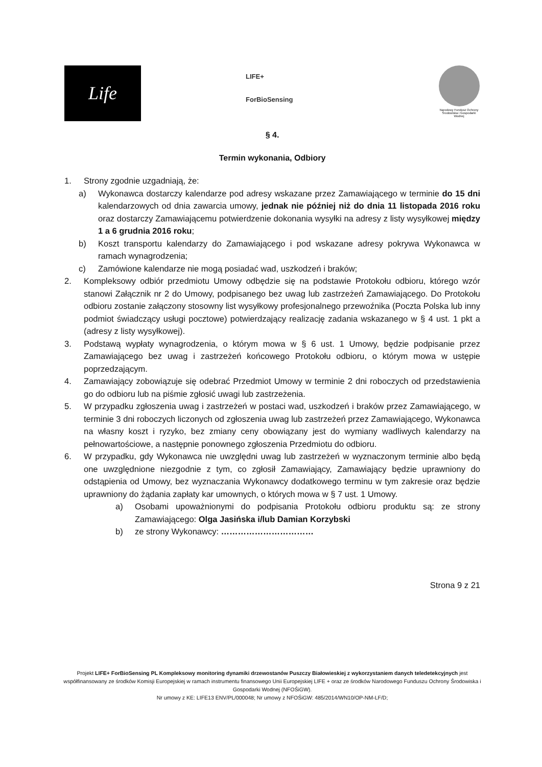Life
LIFE+
ForBioSensing
Narodowy Fundusz Ochrony Środowiska i Gospodarki Wodnej
§ 4.
Termin wykonania, Odbiory
1. Strony zgodnie uzgadniają, że:
a) Wykonawca dostarczy kalendarze pod adresy wskazane przez Zamawiającego w terminie do 15 dni kalendarzowych od dnia zawarcia umowy, jednak nie później niż do dnia 11 listopada 2016 roku oraz dostarczy Zamawiającemu potwierdzenie dokonania wysyłki na adresy z listy wysyłkowej między 1 a 6 grudnia 2016 roku;
b) Koszt transportu kalendarzy do Zamawiającego i pod wskazane adresy pokrywa Wykonawca w ramach wynagrodzenia;
c) Zamówione kalendarze nie mogą posiadać wad, uszkodzeń i braków;
2. Kompleksowy odbiór przedmiotu Umowy odbędzie się na podstawie Protokołu odbioru, którego wzór stanowi Załącznik nr 2 do Umowy, podpisanego bez uwag lub zastrzeżeń Zamawiającego. Do Protokołu odbioru zostanie załączony stosowny list wysyłkowy profesjonalnego przewoźnika (Poczta Polska lub inny podmiot świadczący usługi pocztowe) potwierdzający realizację zadania wskazanego w § 4 ust. 1 pkt a (adresy z listy wysyłkowej).
3. Podstawą wypłaty wynagrodzenia, o którym mowa w § 6 ust. 1 Umowy, będzie podpisanie przez Zamawiającego bez uwag i zastrzeżeń końcowego Protokołu odbioru, o którym mowa w ustępie poprzedzającym.
4. Zamawiający zobowiązuje się odebrać Przedmiot Umowy w terminie 2 dni roboczych od przedstawienia go do odbioru lub na piśmie zgłosić uwagi lub zastrzeżenia.
5. W przypadku zgłoszenia uwag i zastrzeżeń w postaci wad, uszkodzeń i braków przez Zamawiającego, w terminie 3 dni roboczych liczonych od zgłoszenia uwag lub zastrzeżeń przez Zamawiającego, Wykonawca na własny koszt i ryzyko, bez zmiany ceny obowiązany jest do wymiany wadliwych kalendarzy na pełnowartościowe, a następnie ponownego zgłoszenia Przedmiotu do odbioru.
6. W przypadku, gdy Wykonawca nie uwzględni uwag lub zastrzeżeń w wyznaczonym terminie albo będą one uwzględnione niezgodnie z tym, co zgłosił Zamawiający, Zamawiający będzie uprawniony do odstąpienia od Umowy, bez wyznaczania Wykonawcy dodatkowego terminu w tym zakresie oraz będzie uprawniony do żądania zapłaty kar umownych, o których mowa w § 7 ust. 1 Umowy.
a) Osobami upoważnionymi do podpisania Protokołu odbioru produktu są: ze strony Zamawiającego: Olga Jasińska i/lub Damian Korzybski
b) ze strony Wykonawcy: ……………………………
Strona 9 z 21
Projekt LIFE+ ForBioSensing PL Kompleksowy monitoring dynamiki drzewostanów Puszczy Białowieskiej z wykorzystaniem danych teledetekcyjnych jest współfinansowany ze środków Komisji Europejskiej w ramach instrumentu finansowego Unii Europejskiej LIFE + oraz ze środków Narodowego Funduszu Ochrony Środowiska i Gospodarki Wodnej (NFOŚiGW).
Nr umowy z KE: LIFE13 ENV/PL/000048; Nr umowy z NFOŚiGW: 485/2014/WN10/OP-NM-LF/D;